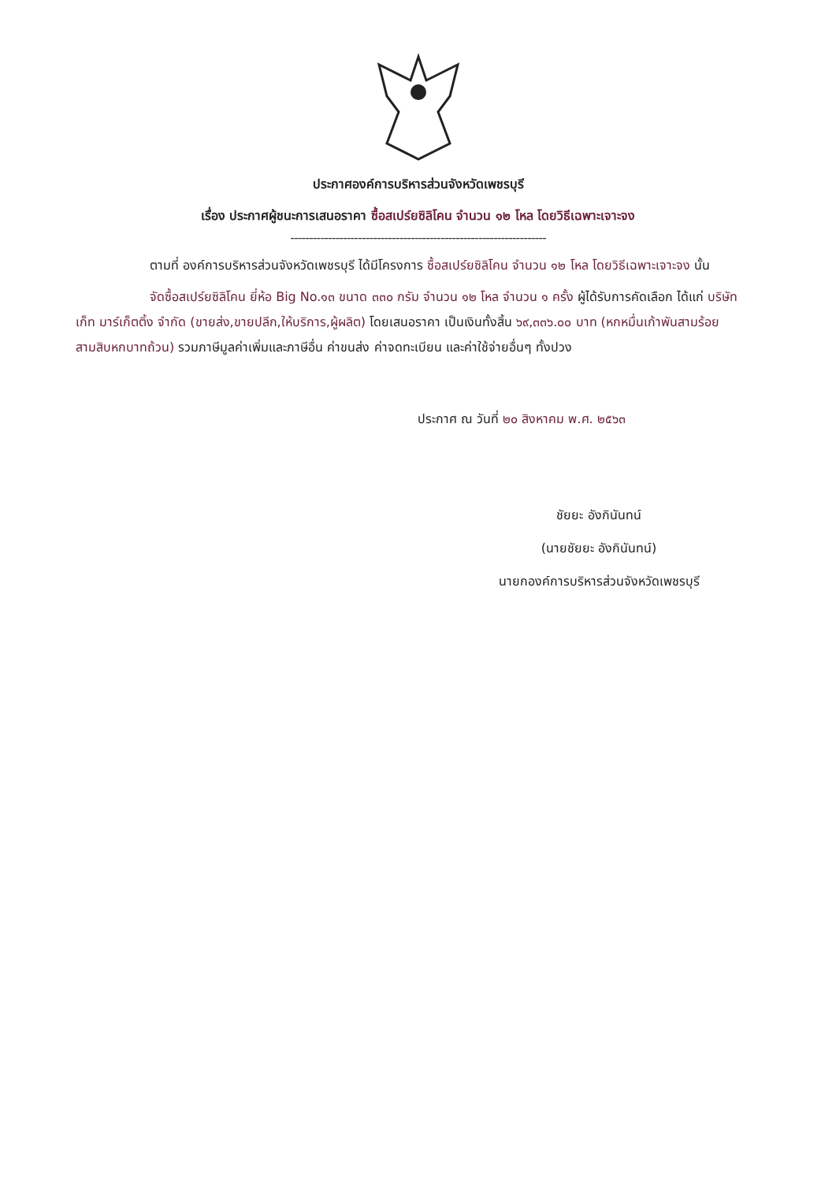ประกาศองค์การบริหารส่วนจังหวัดเพชรบุรี
เรื่อง ประกาศผู้ชนะการเสนอราคา ซื้อสเปร์ยซิลิโคน จำนวน ๑๒ โหล โดยวิธีเฉพาะเจาะจง
--------------------------------------------------------------------
ตามที่ องค์การบริหารส่วนจังหวัดเพชรบุรี ได้มีโครงการ ซื้อสเปร์ยซิลิโคน จำนวน ๑๒ โหล โดยวิธีเฉพาะเจาะจง นั้น
จัดซื้อสเปร์ยซิลิโคน ยี่ห้อ Big No.๑๓ ขนาด ๓๓๐ กรัม จำนวน ๑๒ โหล จำนวน ๑ ครั้ง ผู้ได้รับการคัดเลือก ได้แก่ บริษัท เก็ท มาร์เก็ตติ้ง จำกัด (ขายส่ง,ขายปลีก,ให้บริการ,ผู้ผลิต) โดยเสนอราคา เป็นเงินทั้งสิ้น ๖๙,๓๓๖.๐๐ บาท (หกหมื่นเก้าพันสามร้อยสามสิบหกบาทถ้วน) รวมภาษีมูลค่าเพิ่มและภาษีอื่น ค่าขนส่ง ค่าจดทะเบียน และค่าใช้จ่ายอื่นๆ ทั้งปวง
ประกาศ ณ วันที่ ๒๐ สิงหาคม พ.ศ. ๒๕๖๓
ชัยยะ อังกินันทน์
(นายชัยยะ อังกินันทน์)
นายกองค์การบริหารส่วนจังหวัดเพชรบุรี